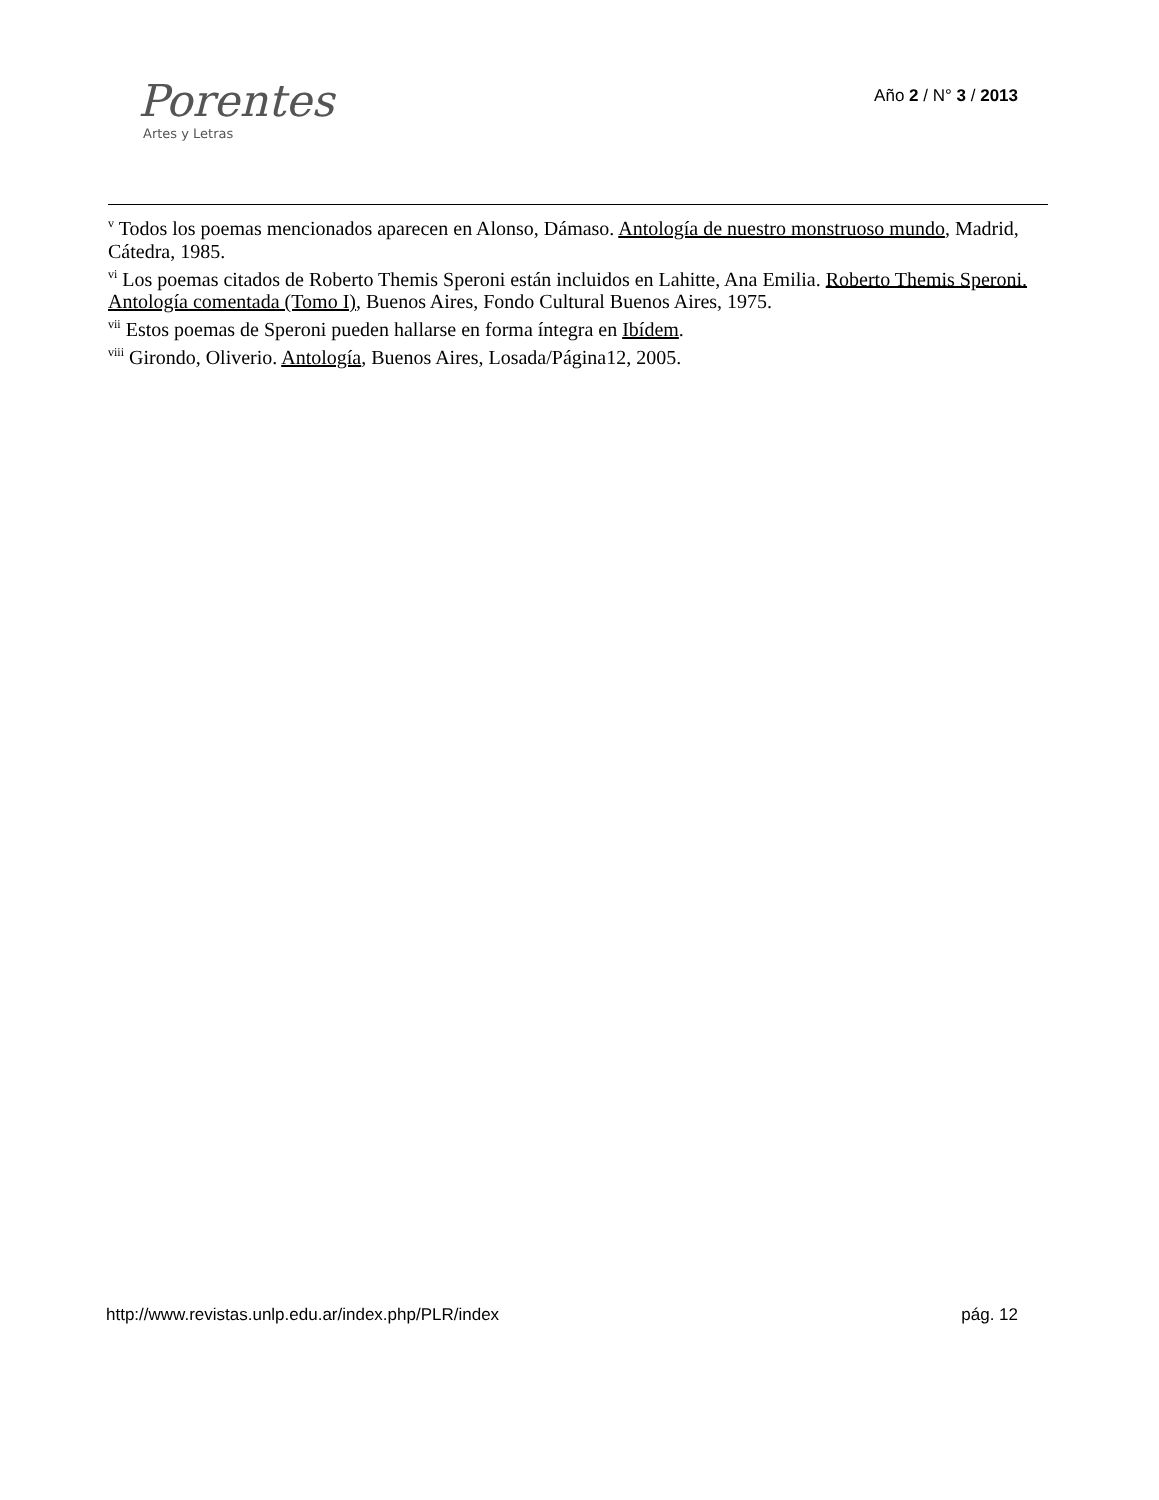Porentes
Artes y Letras
Año 2 / N° 3 / 2013
<sup>v</sup> Todos los poemas mencionados aparecen en Alonso, Dámaso. Antología de nuestro monstruoso mundo, Madrid, Cátedra, 1985.
<sup>vi</sup> Los poemas citados de Roberto Themis Speroni están incluidos en Lahitte, Ana Emilia. Roberto Themis Speroni. Antología comentada (Tomo I), Buenos Aires, Fondo Cultural Buenos Aires, 1975.
<sup>vii</sup> Estos poemas de Speroni pueden hallarse en forma íntegra en Ibídem.
<sup>viii</sup> Girondo, Oliverio. Antología, Buenos Aires, Losada/Página12, 2005.
http://www.revistas.unlp.edu.ar/index.php/PLR/index pág. 12